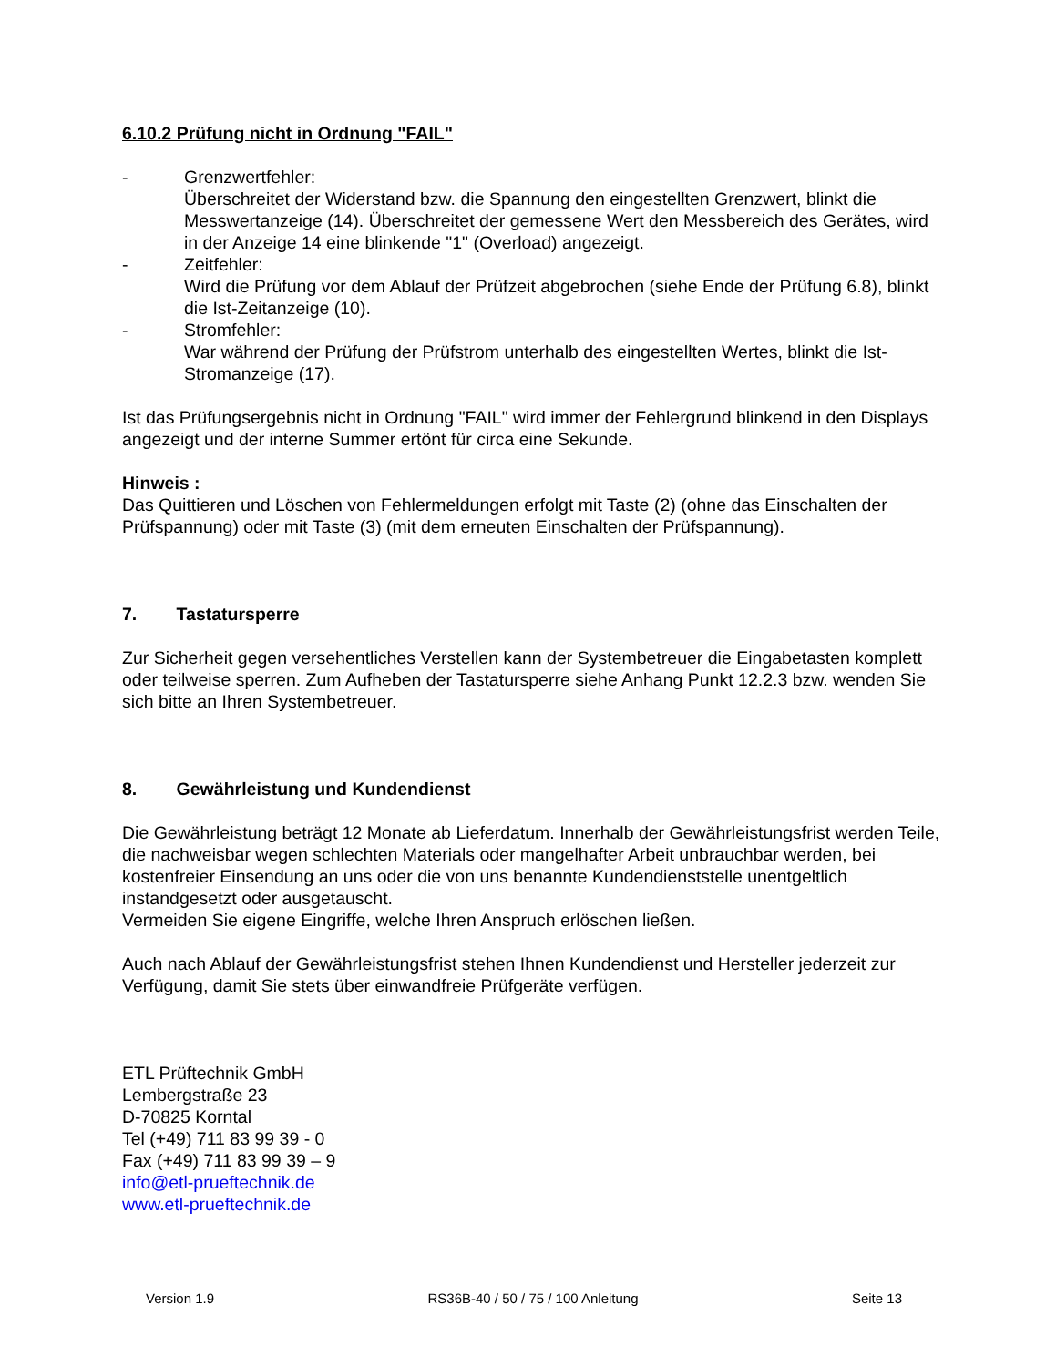6.10.2 Prüfung nicht in Ordnung "FAIL"
- Grenzwertfehler:
Überschreitet der Widerstand bzw. die Spannung den eingestellten Grenzwert, blinkt die Messwertanzeige (14). Überschreitet der gemessene Wert den Messbereich des Gerätes, wird in der Anzeige 14 eine blinkende "1" (Overload) angezeigt.
- Zeitfehler:
Wird die Prüfung vor dem Ablauf der Prüfzeit abgebrochen (siehe Ende der Prüfung 6.8), blinkt die Ist-Zeitanzeige (10).
- Stromfehler:
War während der Prüfung der Prüfstrom unterhalb des eingestellten Wertes, blinkt die Ist-Stromanzeige (17).
Ist das Prüfungsergebnis nicht in Ordnung "FAIL" wird immer der Fehlergrund blinkend in den Displays angezeigt und der interne Summer ertönt für circa eine Sekunde.
Hinweis :
Das Quittieren und Löschen von Fehlermeldungen erfolgt mit Taste (2) (ohne das Einschalten der Prüfspannung) oder mit Taste (3) (mit dem erneuten Einschalten der Prüfspannung).
7. Tastatursperre
Zur Sicherheit gegen versehentliches Verstellen kann der Systembetreuer die Eingabetasten komplett oder teilweise sperren. Zum Aufheben der Tastatursperre siehe Anhang Punkt 12.2.3 bzw. wenden Sie sich bitte an Ihren Systembetreuer.
8. Gewährleistung und Kundendienst
Die Gewährleistung beträgt 12 Monate ab Lieferdatum. Innerhalb der Gewährleistungsfrist werden Teile, die nachweisbar wegen schlechten Materials oder mangelhafter Arbeit unbrauchbar werden, bei kostenfreier Einsendung an uns oder die von uns benannte Kundendienststelle unentgeltlich instandgesetzt oder ausgetauscht.
Vermeiden Sie eigene Eingriffe, welche Ihren Anspruch erlöschen ließen.
Auch nach Ablauf der Gewährleistungsfrist stehen Ihnen Kundendienst und Hersteller jederzeit zur Verfügung, damit Sie stets über einwandfreie Prüfgeräte verfügen.
ETL Prüftechnik GmbH
Lembergstraße 23
D-70825 Korntal
Tel (+49) 711 83 99 39 - 0
Fax (+49) 711 83 99 39 – 9
info@etl-prueftechnik.de
www.etl-prueftechnik.de
Version 1.9 RS36B-40 / 50 / 75 / 100 Anleitung Seite 13